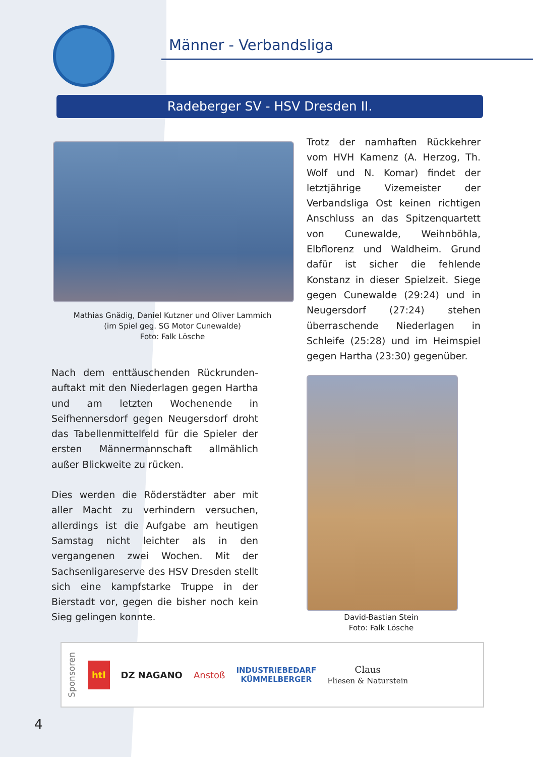Männer - Verbandsliga
Radeberger SV - HSV Dresden II.
Trotz der namhaften Rückkehrer vom HVH Kamenz (A. Herzog, Th. Wolf und N. Komar) findet der letztjährige Vizemeister der Verbandsliga Ost keinen richtigen Anschluss an das Spitzenquartett von Cunewalde, Weihnböhla, Elbflorenz und Waldheim. Grund dafür ist sicher die fehlende Konstanz in dieser Spielzeit. Siege gegen Cunewalde (29:24) und in Neugersdorf (27:24) stehen überraschende Niederlagen in Schleife (25:28) und im Heimspiel gegen Hartha (23:30) gegenüber.
Mathias Gnädig, Daniel Kutzner und Oliver Lammich
(im Spiel geg. SG Motor Cunewalde)
Foto: Falk Lösche
Nach dem enttäuschenden Rückrunden-auftakt mit den Niederlagen gegen Hartha und am letzten Wochenende in Seifhennersdorf gegen Neugersdorf droht das Tabellenmittelfeld für die Spieler der ersten Männermannschaft allmählich außer Blickweite zu rücken.
Dies werden die Röderstädter aber mit aller Macht zu verhindern versuchen, allerdings ist die Aufgabe am heutigen Samstag nicht leichter als in den vergangenen zwei Wochen. Mit der Sachsenligareserve des HSV Dresden stellt sich eine kampfstarke Truppe in der Bierstadt vor, gegen die bisher noch kein Sieg gelingen konnte.
David-Bastian Stein
Foto: Falk Lösche
Sponsoren htl DZ NAGANO Anstoß INDUSTRIEBEDARF
KÜMMELBERGER Claus
Fliesen & Naturstein
4